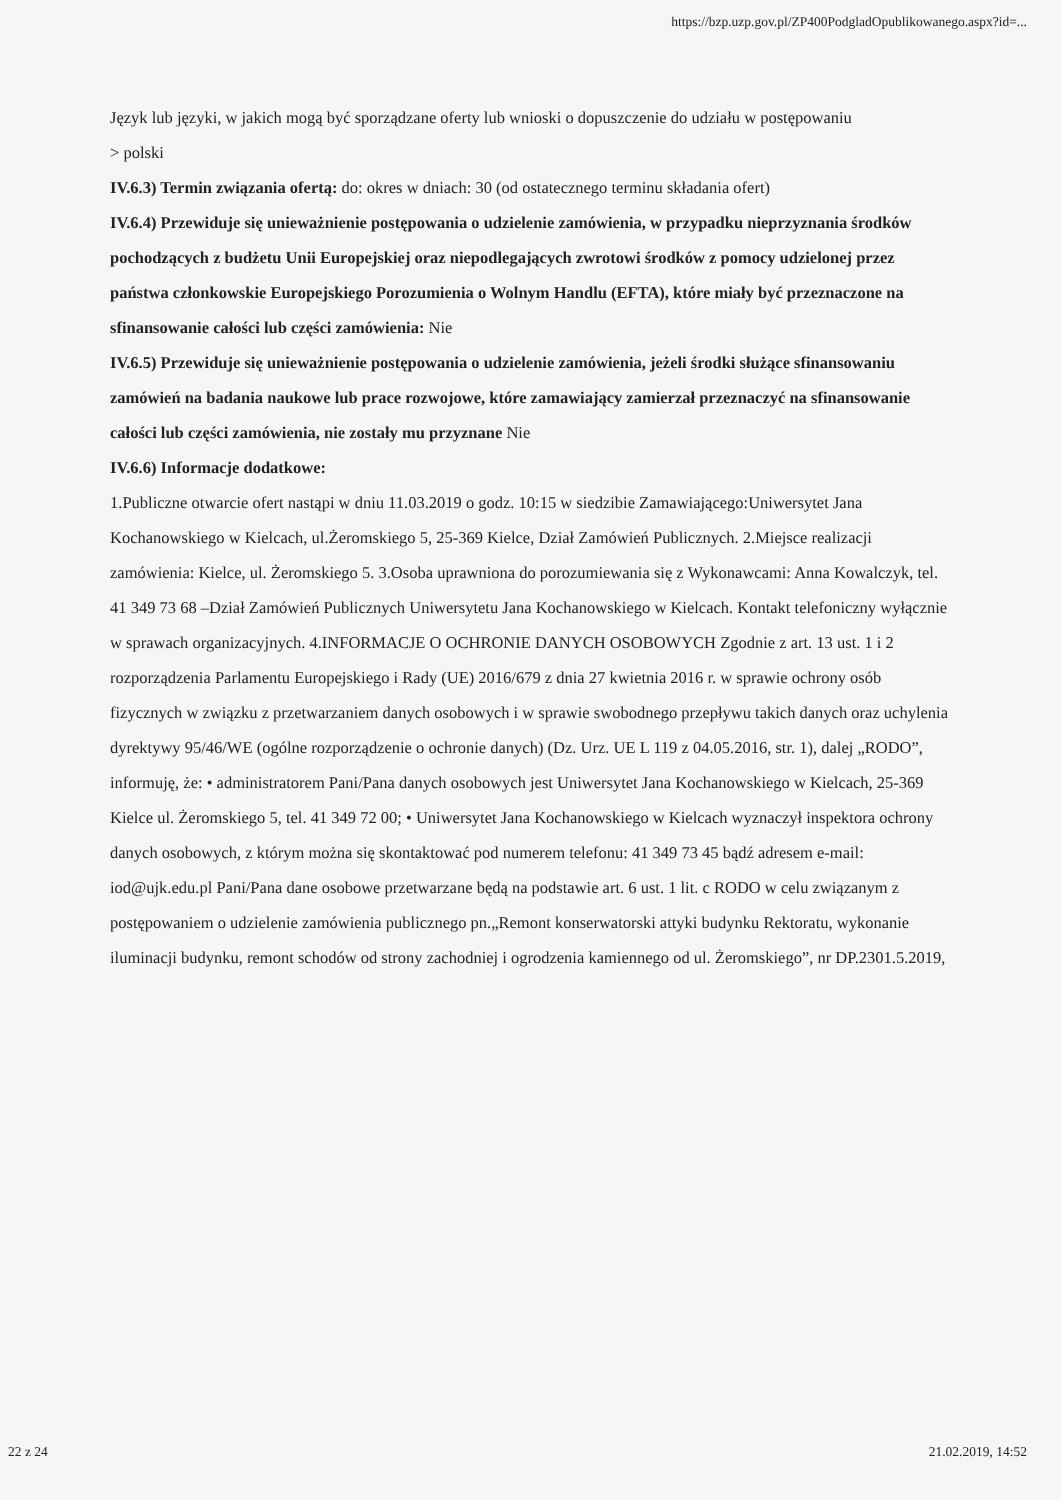https://bzp.uzp.gov.pl/ZP400PodgladOpublikowanego.aspx?id=...
Język lub języki, w jakich mogą być sporządzane oferty lub wnioski o dopuszczenie do udziału w postępowaniu
> polski
IV.6.3) Termin związania ofertą: do: okres w dniach: 30 (od ostatecznego terminu składania ofert)
IV.6.4) Przewiduje się unieważnienie postępowania o udzielenie zamówienia, w przypadku nieprzyznania środków pochodzących z budżetu Unii Europejskiej oraz niepodlegających zwrotowi środków z pomocy udzielonej przez państwa członkowskie Europejskiego Porozumienia o Wolnym Handlu (EFTA), które miały być przeznaczone na sfinansowanie całości lub części zamówienia: Nie
IV.6.5) Przewiduje się unieważnienie postępowania o udzielenie zamówienia, jeżeli środki służące sfinansowaniu zamówień na badania naukowe lub prace rozwojowe, które zamawiający zamierzał przeznaczyć na sfinansowanie całości lub części zamówienia, nie zostały mu przyznane Nie
IV.6.6) Informacje dodatkowe:
1.Publiczne otwarcie ofert nastąpi w dniu 11.03.2019 o godz. 10:15 w siedzibie Zamawiającego:Uniwersytet Jana Kochanowskiego w Kielcach, ul.Żeromskiego 5, 25-369 Kielce, Dział Zamówień Publicznych. 2.Miejsce realizacji zamówienia: Kielce, ul. Żeromskiego 5. 3.Osoba uprawniona do porozumiewania się z Wykonawcami: Anna Kowalczyk, tel. 41 349 73 68 –Dział Zamówień Publicznych Uniwersytetu Jana Kochanowskiego w Kielcach. Kontakt telefoniczny wyłącznie w sprawach organizacyjnych. 4.INFORMACJE O OCHRONIE DANYCH OSOBOWYCH Zgodnie z art. 13 ust. 1 i 2 rozporządzenia Parlamentu Europejskiego i Rady (UE) 2016/679 z dnia 27 kwietnia 2016 r. w sprawie ochrony osób fizycznych w związku z przetwarzaniem danych osobowych i w sprawie swobodnego przepływu takich danych oraz uchylenia dyrektywy 95/46/WE (ogólne rozporządzenie o ochronie danych) (Dz. Urz. UE L 119 z 04.05.2016, str. 1), dalej „RODO”, informuję, że: • administratorem Pani/Pana danych osobowych jest Uniwersytet Jana Kochanowskiego w Kielcach, 25-369 Kielce ul. Żeromskiego 5, tel. 41 349 72 00; • Uniwersytet Jana Kochanowskiego w Kielcach wyznaczył inspektora ochrony danych osobowych, z którym można się skontaktować pod numerem telefonu: 41 349 73 45 bądź adresem e-mail: iod@ujk.edu.pl Pani/Pana dane osobowe przetwarzane będą na podstawie art. 6 ust. 1 lit. c RODO w celu związanym z postępowaniem o udzielenie zamówienia publicznego pn.„Remont konserwatorski attyki budynku Rektoratu, wykonanie iluminacji budynku, remont schodów od strony zachodniej i ogrodzenia kamiennego od ul. Żeromskiego”, nr DP.2301.5.2019,
22 z 24 21.02.2019, 14:52